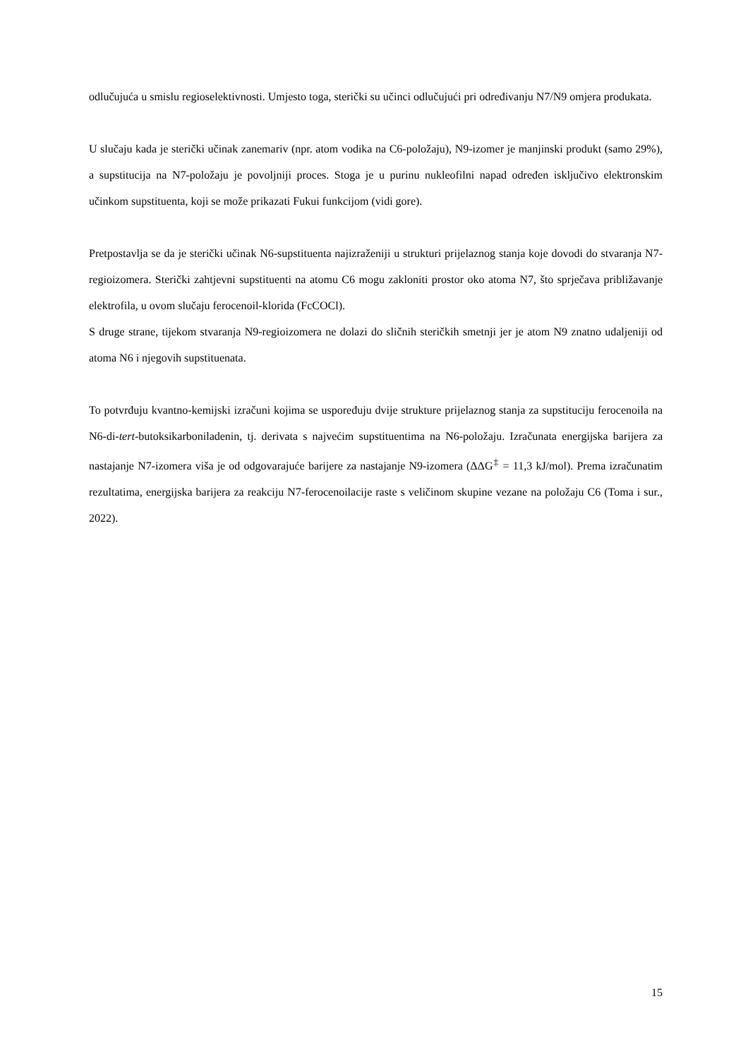odlučujuća u smislu regioselektivnosti. Umjesto toga, sterički su učinci odlučujući pri određivanju N7/N9 omjera produkata.
U slučaju kada je sterički učinak zanemariv (npr. atom vodika na C6-položaju), N9-izomer je manjinski produkt (samo 29%), a supstitucija na N7-položaju je povoljniji proces. Stoga je u purinu nukleofilni napad određen isključivo elektronskim učinkom supstituenta, koji se može prikazati Fukui funkcijom (vidi gore).
Pretpostavlja se da je sterički učinak N6-supstituenta najizraženiji u strukturi prijelaznog stanja koje dovodi do stvaranja N7-regioizomera. Sterički zahtjevni supstituenti na atomu C6 mogu zakloniti prostor oko atoma N7, što sprječava približavanje elektrofila, u ovom slučaju ferocenoil-klorida (FcCOCl).
S druge strane, tijekom stvaranja N9-regioizomera ne dolazi do sličnih steričkih smetnji jer je atom N9 znatno udaljeniji od atoma N6 i njegovih supstituenata.
To potvrđuju kvantno-kemijski izračuni kojima se uspoređuju dvije strukture prijelaznog stanja za supstituciju ferocenoila na N6-di-tert-butoksikarboniladenin, tj. derivata s najvećim supstituentima na N6-položaju. Izračunata energijska barijera za nastajanje N7-izomera viša je od odgovarajuće barijere za nastajanje N9-izomera (ΔΔG<sup>‡</sup> = 11,3 kJ/mol). Prema izračunatim rezultatima, energijska barijera za reakciju N7-ferocenoilacije raste s veličinom skupine vezane na položaju C6 (Toma i sur., 2022).
15